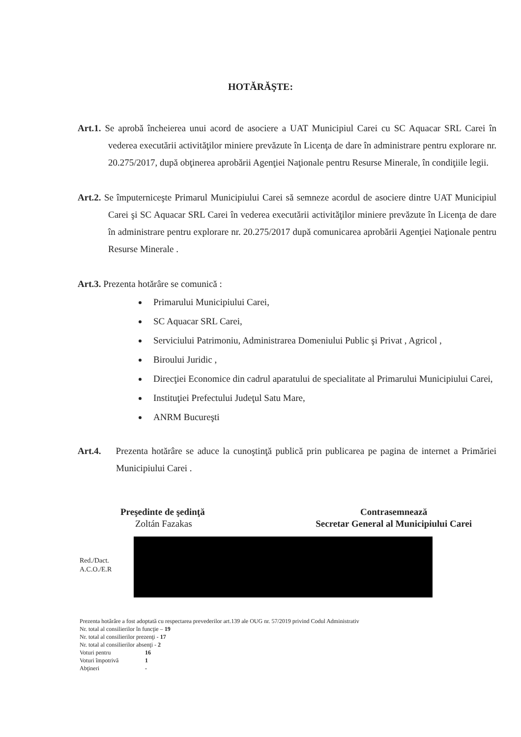HOTĂRĂŞTE:
Art.1. Se aprobă încheierea unui acord de asociere a UAT Municipiul Carei cu SC Aquacar SRL Carei în vederea executării activităţilor miniere prevăzute în Licenţa de dare în administrare pentru explorare nr. 20.275/2017, după obţinerea aprobării Agenţiei Naţionale pentru Resurse Minerale, în condiţiile legii.
Art.2. Se împuterniceşte Primarul Municipiului Carei să semneze acordul de asociere dintre UAT Municipiul Carei şi SC Aquacar SRL Carei în vederea executării activităţilor miniere prevăzute în Licenţa de dare în administrare pentru explorare nr. 20.275/2017 după comunicarea aprobării Agenţiei Naţionale pentru Resurse Minerale .
Art.3. Prezenta hotărâre se comunică :
Primarului Municipiului Carei,
SC Aquacar SRL Carei,
Serviciului Patrimoniu, Administrarea Domeniului Public şi Privat , Agricol ,
Biroului Juridic ,
Direcţiei Economice din cadrul aparatului de specialitate al Primarului Municipiului Carei,
Instituţiei Prefectului Judeţul Satu Mare,
ANRM Bucureşti
Art.4. Prezenta hotărâre se aduce la cunoştinţă publică prin publicarea pe pagina de internet a Primăriei Municipiului Carei .
Preşedinte de şedinţă
Zoltán Fazakas
Contrasemnează
Secretar General al Municipiului Carei
Red./Dact.
A.C.O./E.R
Prezenta hotărâre a fost adoptată cu respectarea prevederilor art.139 ale OUG nr. 57/2019 privind Codul Administrativ
Nr. total al consilierilor în funcţie – 19
Nr. total al consilierilor prezenţi - 17
Nr. total al consilierilor absenţi - 2
Voturi pentru 16
Voturi împotrivă 1
Abţineri -